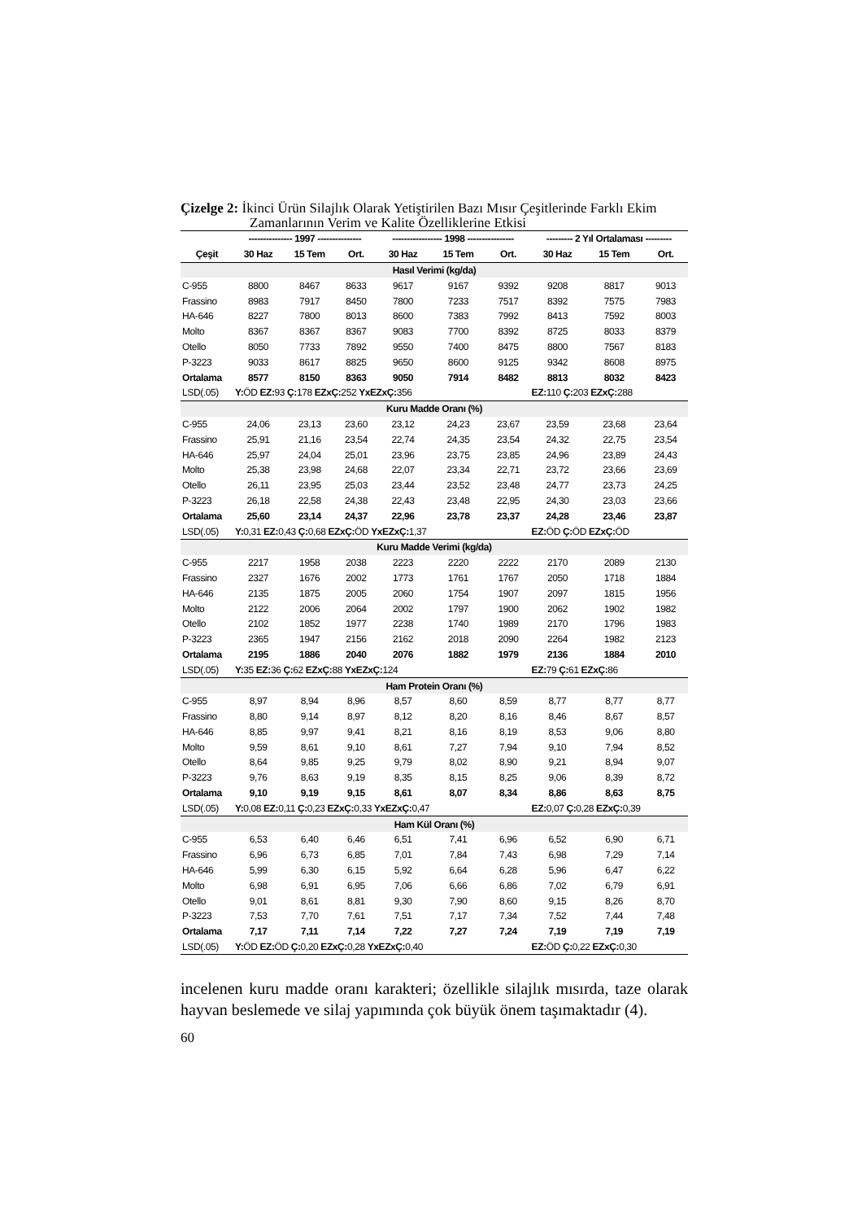Çizelge 2: İkinci Ürün Silajlık Olarak Yetiştirilen Bazı Mısır Çeşitlerinde Farklı Ekim
Zamanlarının Verim ve Kalite Özelliklerine Etkisi
| | --------------- 1997 --------------- | | | ----------------- 1998 ---------------- | | | --------- 2 Yıl Ortalaması --------- | | |
| --- | --- | --- | --- | --- | --- | --- | --- | --- | --- |
| Çeşit | 30 Haz | 15 Tem | Ort. | 30 Haz | 15 Tem | Ort. | 30 Haz | 15 Tem | Ort. |
| Hasıl Verimi (kg/da) | | | | | | | | | |
| C-955 | 8800 | 8467 | 8633 | 9617 | 9167 | 9392 | 9208 | 8817 | 9013 |
| Frassino | 8983 | 7917 | 8450 | 7800 | 7233 | 7517 | 8392 | 7575 | 7983 |
| HA-646 | 8227 | 7800 | 8013 | 8600 | 7383 | 7992 | 8413 | 7592 | 8003 |
| Molto | 8367 | 8367 | 8367 | 9083 | 7700 | 8392 | 8725 | 8033 | 8379 |
| Otello | 8050 | 7733 | 7892 | 9550 | 7400 | 8475 | 8800 | 7567 | 8183 |
| P-3223 | 9033 | 8617 | 8825 | 9650 | 8600 | 9125 | 9342 | 8608 | 8975 |
| Ortalama | 8577 | 8150 | 8363 | 9050 | 7914 | 8482 | 8813 | 8032 | 8423 |
| LSD(.05) | Y: ÖD EZ: 93 Ç: 178 EZxÇ: 252 YxEZxÇ: 356 | | | | | | EZ: 110 Ç: 203 EZxÇ: 288 | | |
| Kuru Madde Oranı (%) | | | | | | | | | |
| C-955 | 24,06 | 23,13 | 23,60 | 23,12 | 24,23 | 23,67 | 23,59 | 23,68 | 23,64 |
| Frassino | 25,91 | 21,16 | 23,54 | 22,74 | 24,35 | 23,54 | 24,32 | 22,75 | 23,54 |
| HA-646 | 25,97 | 24,04 | 25,01 | 23,96 | 23,75 | 23,85 | 24,96 | 23,89 | 24,43 |
| Molto | 25,38 | 23,98 | 24,68 | 22,07 | 23,34 | 22,71 | 23,72 | 23,66 | 23,69 |
| Otello | 26,11 | 23,95 | 25,03 | 23,44 | 23,52 | 23,48 | 24,77 | 23,73 | 24,25 |
| P-3223 | 26,18 | 22,58 | 24,38 | 22,43 | 23,48 | 22,95 | 24,30 | 23,03 | 23,66 |
| Ortalama | 25,60 | 23,14 | 24,37 | 22,96 | 23,78 | 23,37 | 24,28 | 23,46 | 23,87 |
| LSD(.05) | Y: 0,31 EZ: 0,43 Ç: 0,68 EZxÇ: ÖD YxEZxÇ: 1,37 | | | | | | EZ: ÖD Ç: ÖD EZxÇ: ÖD | | |
| Kuru Madde Verimi (kg/da) | | | | | | | | | |
| C-955 | 2217 | 1958 | 2038 | 2223 | 2220 | 2222 | 2170 | 2089 | 2130 |
| Frassino | 2327 | 1676 | 2002 | 1773 | 1761 | 1767 | 2050 | 1718 | 1884 |
| HA-646 | 2135 | 1875 | 2005 | 2060 | 1754 | 1907 | 2097 | 1815 | 1956 |
| Molto | 2122 | 2006 | 2064 | 2002 | 1797 | 1900 | 2062 | 1902 | 1982 |
| Otello | 2102 | 1852 | 1977 | 2238 | 1740 | 1989 | 2170 | 1796 | 1983 |
| P-3223 | 2365 | 1947 | 2156 | 2162 | 2018 | 2090 | 2264 | 1982 | 2123 |
| Ortalama | 2195 | 1886 | 2040 | 2076 | 1882 | 1979 | 2136 | 1884 | 2010 |
| LSD(.05) | Y: 35 EZ: 36 Ç: 62 EZxÇ: 88 YxEZxÇ: 124 | | | | | | EZ: 79 Ç: 61 EZxÇ: 86 | | |
| Ham Protein Oranı (%) | | | | | | | | | |
| C-955 | 8,97 | 8,94 | 8,96 | 8,57 | 8,60 | 8,59 | 8,77 | 8,77 | 8,77 |
| Frassino | 8,80 | 9,14 | 8,97 | 8,12 | 8,20 | 8,16 | 8,46 | 8,67 | 8,57 |
| HA-646 | 8,85 | 9,97 | 9,41 | 8,21 | 8,16 | 8,19 | 8,53 | 9,06 | 8,80 |
| Molto | 9,59 | 8,61 | 9,10 | 8,61 | 7,27 | 7,94 | 9,10 | 7,94 | 8,52 |
| Otello | 8,64 | 9,85 | 9,25 | 9,79 | 8,02 | 8,90 | 9,21 | 8,94 | 9,07 |
| P-3223 | 9,76 | 8,63 | 9,19 | 8,35 | 8,15 | 8,25 | 9,06 | 8,39 | 8,72 |
| Ortalama | 9,10 | 9,19 | 9,15 | 8,61 | 8,07 | 8,34 | 8,86 | 8,63 | 8,75 |
| LSD(.05) | Y: 0,08 EZ: 0,11 Ç: 0,23 EZxÇ: 0,33 YxEZxÇ: 0,47 | | | | | | EZ: 0,07 Ç: 0,28 EZxÇ: 0,39 | | |
| Ham Kül Oranı (%) | | | | | | | | | |
| C-955 | 6,53 | 6,40 | 6,46 | 6,51 | 7,41 | 6,96 | 6,52 | 6,90 | 6,71 |
| Frassino | 6,96 | 6,73 | 6,85 | 7,01 | 7,84 | 7,43 | 6,98 | 7,29 | 7,14 |
| HA-646 | 5,99 | 6,30 | 6,15 | 5,92 | 6,64 | 6,28 | 5,96 | 6,47 | 6,22 |
| Molto | 6,98 | 6,91 | 6,95 | 7,06 | 6,66 | 6,86 | 7,02 | 6,79 | 6,91 |
| Otello | 9,01 | 8,61 | 8,81 | 9,30 | 7,90 | 8,60 | 9,15 | 8,26 | 8,70 |
| P-3223 | 7,53 | 7,70 | 7,61 | 7,51 | 7,17 | 7,34 | 7,52 | 7,44 | 7,48 |
| Ortalama | 7,17 | 7,11 | 7,14 | 7,22 | 7,27 | 7,24 | 7,19 | 7,19 | 7,19 |
| LSD(.05) | Y: ÖD EZ: ÖD Ç: 0,20 EZxÇ: 0,28 YxEZxÇ: 0,40 | | | | | | EZ: ÖD Ç: 0,22 EZxÇ: 0,30 | | |
incelenen kuru madde oranı karakteri; özellikle silajlık mısırda, taze olarak hayvan beslemede ve silaj yapımında çok büyük önem taşımaktadır (4).
60